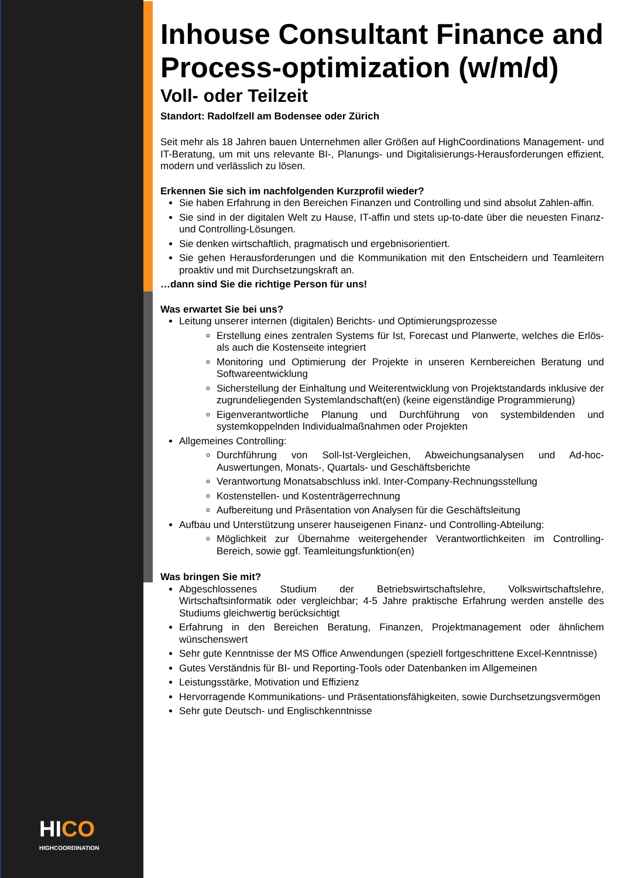HI CO
HIGHCOORDINATION
Inhouse Consultant Finance and Process-optimization (w/m/d)
Voll- oder Teilzeit
Standort: Radolfzell am Bodensee oder Zürich
Seit mehr als 18 Jahren bauen Unternehmen aller Größen auf HighCoordinations Management- und IT-Beratung, um mit uns relevante BI-, Planungs- und Digitalisierungs-Herausforderungen effizient, modern und verlässlich zu lösen.
Erkennen Sie sich im nachfolgenden Kurzprofil wieder?
Sie haben Erfahrung in den Bereichen Finanzen und Controlling und sind absolut Zahlen-affin.
Sie sind in der digitalen Welt zu Hause, IT-affin und stets up-to-date über die neuesten Finanz- und Controlling-Lösungen.
Sie denken wirtschaftlich, pragmatisch und ergebnisorientiert.
Sie gehen Herausforderungen und die Kommunikation mit den Entscheidern und Teamleitern proaktiv und mit Durchsetzungskraft an.
…dann sind Sie die richtige Person für uns!
Was erwartet Sie bei uns?
Leitung unserer internen (digitalen) Berichts- und Optimierungsprozesse
Erstellung eines zentralen Systems für Ist, Forecast und Planwerte, welches die Erlös- als auch die Kostenseite integriert
Monitoring und Optimierung der Projekte in unseren Kernbereichen Beratung und Softwareentwicklung
Sicherstellung der Einhaltung und Weiterentwicklung von Projektstandards inklusive der zugrundeliegenden Systemlandschaft(en) (keine eigenständige Programmierung)
Eigenverantwortliche Planung und Durchführung von systembildenden und systemkoppelnden Individualmaßnahmen oder Projekten
Allgemeines Controlling:
Durchführung von Soll-Ist-Vergleichen, Abweichungsanalysen und Ad-hoc-Auswertungen, Monats-, Quartals- und Geschäftsberichte
Verantwortung Monatsabschluss inkl. Inter-Company-Rechnungsstellung
Kostenstellen- und Kostenträgerrechnung
Aufbereitung und Präsentation von Analysen für die Geschäftsleitung
Aufbau und Unterstützung unserer hauseigenen Finanz- und Controlling-Abteilung:
Möglichkeit zur Übernahme weitergehender Verantwortlichkeiten im Controlling-Bereich, sowie ggf. Teamleitungsfunktion(en)
Was bringen Sie mit?
Abgeschlossenes Studium der Betriebswirtschaftslehre, Volkswirtschaftslehre, Wirtschaftsinformatik oder vergleichbar; 4-5 Jahre praktische Erfahrung werden anstelle des Studiums gleichwertig berücksichtigt
Erfahrung in den Bereichen Beratung, Finanzen, Projektmanagement oder ähnlichem wünschenswert
Sehr gute Kenntnisse der MS Office Anwendungen (speziell fortgeschrittene Excel-Kenntnisse)
Gutes Verständnis für BI- und Reporting-Tools oder Datenbanken im Allgemeinen
Leistungsstärke, Motivation und Effizienz
Hervorragende Kommunikations- und Präsentationsfähigkeiten, sowie Durchsetzungsvermögen
Sehr gute Deutsch- und Englischkenntnisse